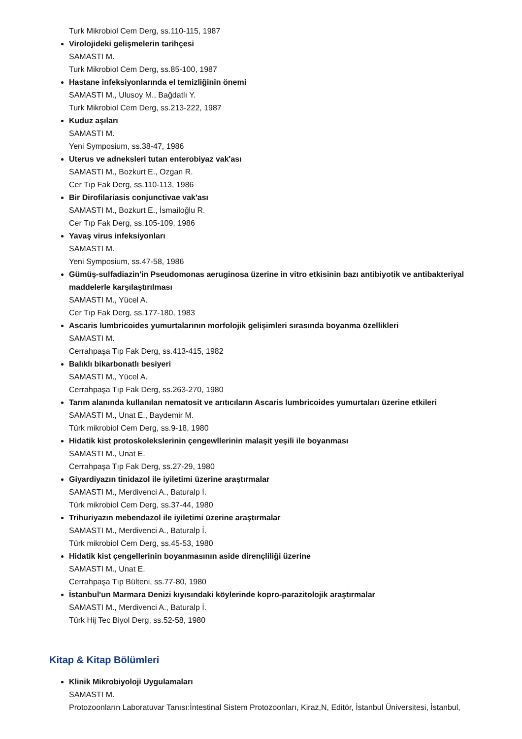Turk Mikrobiol Cem Derg, ss.110-115, 1987
Virolojideki gelişmelerin tarihçesi
SAMASTI M.
Turk Mikrobiol Cem Derg, ss.85-100, 1987
Hastane infeksiyonlarında el temizliğinin önemi
SAMASTI M., Ulusoy M., Bağdatlı Y.
Turk Mikrobiol Cem Derg, ss.213-222, 1987
Kuduz aşıları
SAMASTI M.
Yeni Symposium, ss.38-47, 1986
Uterus ve adneksleri tutan enterobiyaz vak'ası
SAMASTI M., Bozkurt E., Ozgan R.
Cer Tıp Fak Derg, ss.110-113, 1986
Bir Dirofilariasis conjunctivae vak'ası
SAMASTI M., Bozkurt E., İsmailoğlu R.
Cer Tıp Fak Derg, ss.105-109, 1986
Yavaş virus infeksiyonları
SAMASTI M.
Yeni Symposium, ss.47-58, 1986
Gümüş-sulfadiazin'in Pseudomonas aeruginosa üzerine in vitro etkisinin bazı antibiyotik ve antibakteriyal maddelerle karşılaştırılması
SAMASTI M., Yücel A.
Cer Tıp Fak Derg, ss.177-180, 1983
Ascaris lumbricoides yumurtalarının morfolojik gelişimleri sırasında boyanma özellikleri
SAMASTI M.
Cerrahpaşa Tıp Fak Derg, ss.413-415, 1982
Balıklı bikarbonatlı besiyeri
SAMASTI M., Yücel A.
Cerrahpaşa Tıp Fak Derg, ss.263-270, 1980
Tarım alanında kullanılan nematosit ve arıtıcıların Ascaris lumbricoides yumurtaları üzerine etkileri
SAMASTI M., Unat E., Baydemir M.
Türk mikrobiol Cem Derg, ss.9-18, 1980
Hidatik kist protoskolekslerinin çengewllerinin malaşit yeşili ile boyanması
SAMASTI M., Unat E.
Cerrahpaşa Tıp Fak Derg, ss.27-29, 1980
Giyardiyazın tinidazol ile iyiletimi üzerine araştırmalar
SAMASTI M., Merdivenci A., Baturalp İ.
Türk mikrobiol Cem Derg, ss.37-44, 1980
Trihuriyazın mebendazol ile iyiletimi üzerine araştırmalar
SAMASTI M., Merdivenci A., Baturalp İ.
Türk mikrobiol Cem Derg, ss.45-53, 1980
Hidatik kist çengellerinin boyanmasının aside dirençliliği üzerine
SAMASTI M., Unat E.
Cerrahpaşa Tıp Bülteni, ss.77-80, 1980
İstanbul'un Marmara Denizi kıyısındaki köylerinde kopro-parazitolojik araştırmalar
SAMASTI M., Merdivenci A., Baturalp İ.
Türk Hij Tec Biyol Derg, ss.52-58, 1980
Kitap & Kitap Bölümleri
Klinik Mikrobiyoloji Uygulamaları
SAMASTI M.
Protozoonların Laboratuvar Tanısı:İntestinal Sistem Protozoonları, Kiraz,N, Editör, İstanbul Üniversitesi, İstanbul,